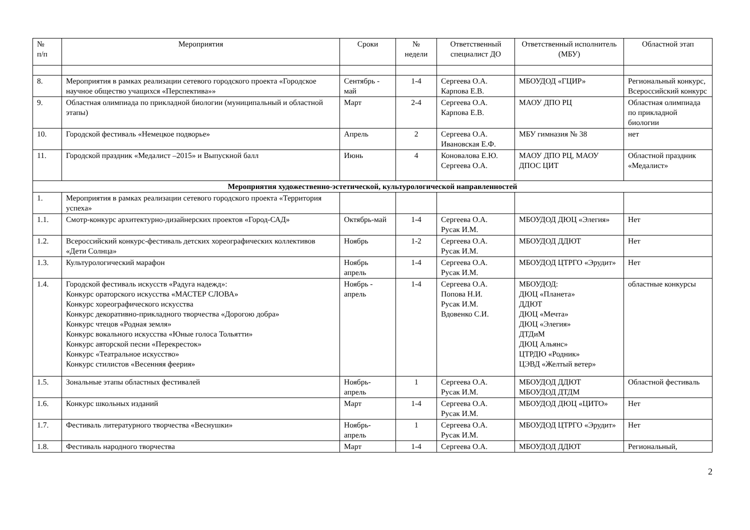| № п/п | Мероприятия | Сроки | № недели | Ответственный специалист ДО | Ответственный исполнитель (МБУ) | Областной этап |
| --- | --- | --- | --- | --- | --- | --- |
| 8. | Мероприятия в рамках реализации сетевого городского проекта «Городское научное общество учащихся «Перспектива»» | Сентябрь - май | 1-4 | Сергеева О.А. Карпова Е.В. | МБОУДОД «ГЦИР» | Региональный конкурс, Всероссийский конкурс |
| 9. | Областная олимпиада по прикладной биологии (муниципальный и областной этапы) | Март | 2-4 | Сергеева О.А. Карпова Е.В. | МАОУ ДПО РЦ | Областная олимпиада по прикладной биологии |
| 10. | Городской фестиваль «Немецкое подворье» | Апрель | 2 | Сергеева О.А. Ивановская Е.Ф. | МБУ гимназия № 38 | нет |
| 11. | Городской праздник «Медалист –2015» и Выпускной балл | Июнь | 4 | Коновалова Е.Ю. Сергеева О.А. | МАОУ ДПО РЦ, МАОУ ДПОС ЦИТ | Областной праздник «Медалист» |
| Мероприятия художественно-эстетической, культурологической направленностей | | | | | | |
| 1. | Мероприятия в рамках реализации сетевого городского проекта «Территория успеха» | | | | | |
| 1.1. | Смотр-конкурс архитектурно-дизайнерских проектов «Город-САД» | Октябрь-май | 1-4 | Сергеева О.А. Русак И.М. | МБОУДОД ДЮЦ «Элегия» | Нет |
| 1.2. | Всероссийский конкурс-фестиваль детских хореографических коллективов «Дети Солнца» | Ноябрь | 1-2 | Сергеева О.А. Русак И.М. | МБОУДОД ДДЮТ | Нет |
| 1.3. | Культурологический марафон | Ноябрь апрель | 1-4 | Сергеева О.А. Русак И.М. | МБОУДОД ЦТРГО «Эрудит» | Нет |
| 1.4. | Городской фестиваль искусств «Радуга надежд»: Конкурс ораторского искусства «МАСТЕР СЛОВА» Конкурс хореографического искусства Конкурс декоративно-прикладного творчества «Дорогою добра» Конкурс чтецов «Родная земля» Конкурс вокального искусства «Юные голоса Тольятти» Конкурс авторской песни «Перекресток» Конкурс «Театральное искусство» Конкурс стилистов «Весенняя феерия» | Ноябрь - апрель | 1-4 | Сергеева О.А. Попова Н.И. Русак И.М. Вдовенко С.И. | МБОУДОД: ДЮЦ «Планета» ДДЮТ ДЮЦ «Мечта» ДЮЦ «Элегия» ДТДиМ ДЮЦ Альянс» ЦТРДЮ «Родник» ЦЭВД «Желтый ветер» | областные конкурсы |
| 1.5. | Зональные этапы областных фестивалей | Ноябрь-апрель | 1 | Сергеева О.А. Русак И.М. | МБОУДОД ДДЮТ МБОУДОД ДТДМ | Областной фестиваль |
| 1.6. | Конкурс школьных изданий | Март | 1-4 | Сергеева О.А. Русак И.М. | МБОУДОД ДЮЦ «ЦИТО» | Нет |
| 1.7. | Фестиваль литературного творчества «Веснушки» | Ноябрь-апрель | 1 | Сергеева О.А. Русак И.М. | МБОУДОД ЦТРГО «Эрудит» | Нет |
| 1.8. | Фестиваль народного творчества | Март | 1-4 | Сергеева О.А. | МБОУДОД ДДЮТ | Региональный, |
2